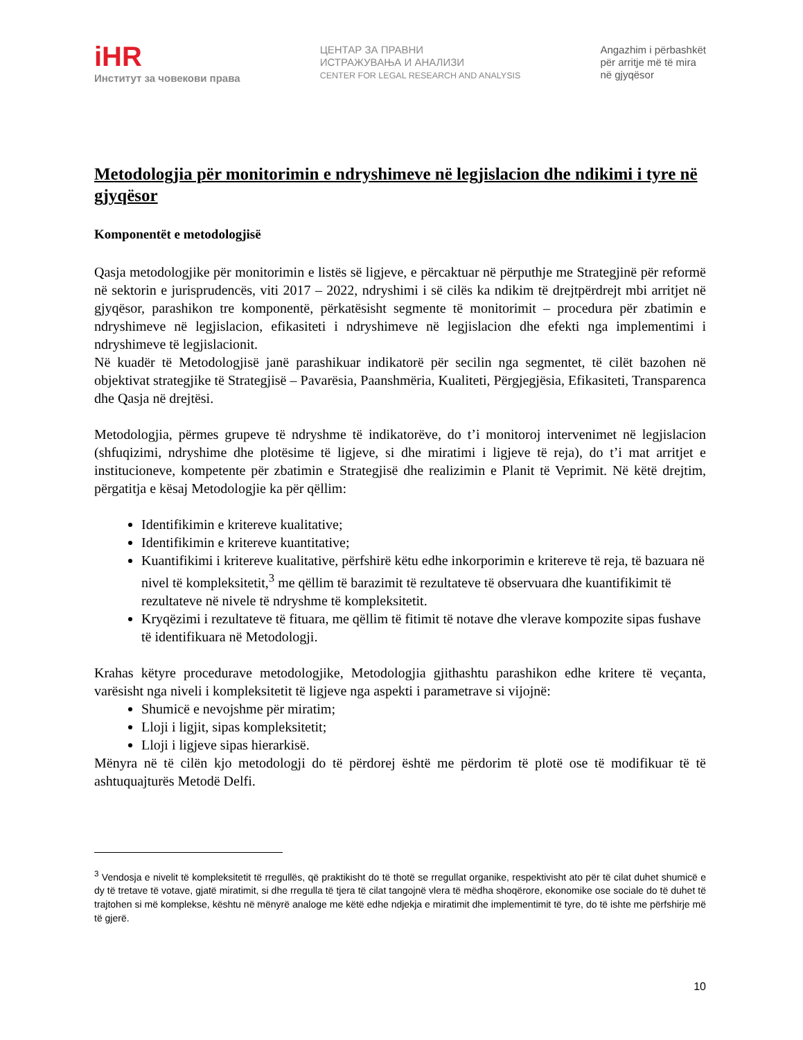iHR
Институт за човекови права
ЦЕНТАР ЗА ПРАВНИ
ИСТРАЖУВАЊА И АНАЛИЗИ
CENTER FOR LEGAL RESEARCH AND ANALYSIS
Angazhim i përbashkët
për arritje më të mira
në gjyqësor
Metodologjia për monitorimin e ndryshimeve në legjislacion dhe ndikimi i tyre në gjyqësor
Komponentët e metodologjisë
Qasja metodologjike për monitorimin e listës së ligjeve, e përcaktuar në përputhje me Strategjinë për reformë në sektorin e jurisprudencës, viti 2017 – 2022, ndryshimi i së cilës ka ndikim të drejtpërdrejt mbi arritjet në gjyqësor, parashikon tre komponentë, përkatësisht segmente të monitorimit – procedura për zbatimin e ndryshimeve në legjislacion, efikasiteti i ndryshimeve në legjislacion dhe efekti nga implementimi i ndryshimeve të legjislacionit.
Në kuadër të Metodologjisë janë parashikuar indikatorë për secilin nga segmentet, të cilët bazohen në objektivat strategjike të Strategjisë – Pavarësia, Paanshmëria, Kualiteti, Përgjegjësia, Efikasiteti, Transparenca dhe Qasja në drejtësi.
Metodologjia, përmes grupeve të ndryshme të indikatorëve, do t’i monitoroj intervenimet në legjislacion (shfuqizimi, ndryshime dhe plotësime të ligjeve, si dhe miratimi i ligjeve të reja), do t’i mat arritjet e institucioneve, kompetente për zbatimin e Strategjisë dhe realizimin e Planit të Veprimit. Në këtë drejtim, përgatitja e kësaj Metodologjie ka për qëllim:
Identifikimin e kritereve kualitative;
Identifikimin e kritereve kuantitative;
Kuantifikimi i kritereve kualitative, përfshirë këtu edhe inkorporimin e kritereve të reja, të bazuara në nivel të kompleksitetit,<sup>3</sup> me qëllim të barazimit të rezultateve të observuara dhe kuantifikimit të rezultateve në nivele të ndryshme të kompleksitetit.
Kryqëzimi i rezultateve të fituara, me qëllim të fitimit të notave dhe vlerave kompozite sipas fushave të identifikuara në Metodologji.
Krahas këtyre procedurave metodologjike, Metodologjia gjithashtu parashikon edhe kritere të veçanta, varësisht nga niveli i kompleksitetit të ligjeve nga aspekti i parametrave si vijojnë:
Shumicë e nevojshme për miratim;
Lloji i ligjit, sipas kompleksitetit;
Lloji i ligjeve sipas hierarkisë.
Mënyra në të cilën kjo metodologji do të përdorej është me përdorim të plotë ose të modifikuar të të ashtuquajturës Metodë Delfi.
<sup>3</sup> Vendosja e nivelit të kompleksitetit të rregullës, që praktikisht do të thotë se rregullat organike, respektivisht ato për të cilat duhet shumicë e dy të tretave të votave, gjatë miratimit, si dhe rregulla të tjera të cilat tangojnë vlera të mëdha shoqërore, ekonomike ose sociale do të duhet të trajtohen si më komplekse, kështu në mënyrë analoge me këtë edhe ndjekja e miratimit dhe implementimit të tyre, do të ishte me përfshirje më të gjerë.
10